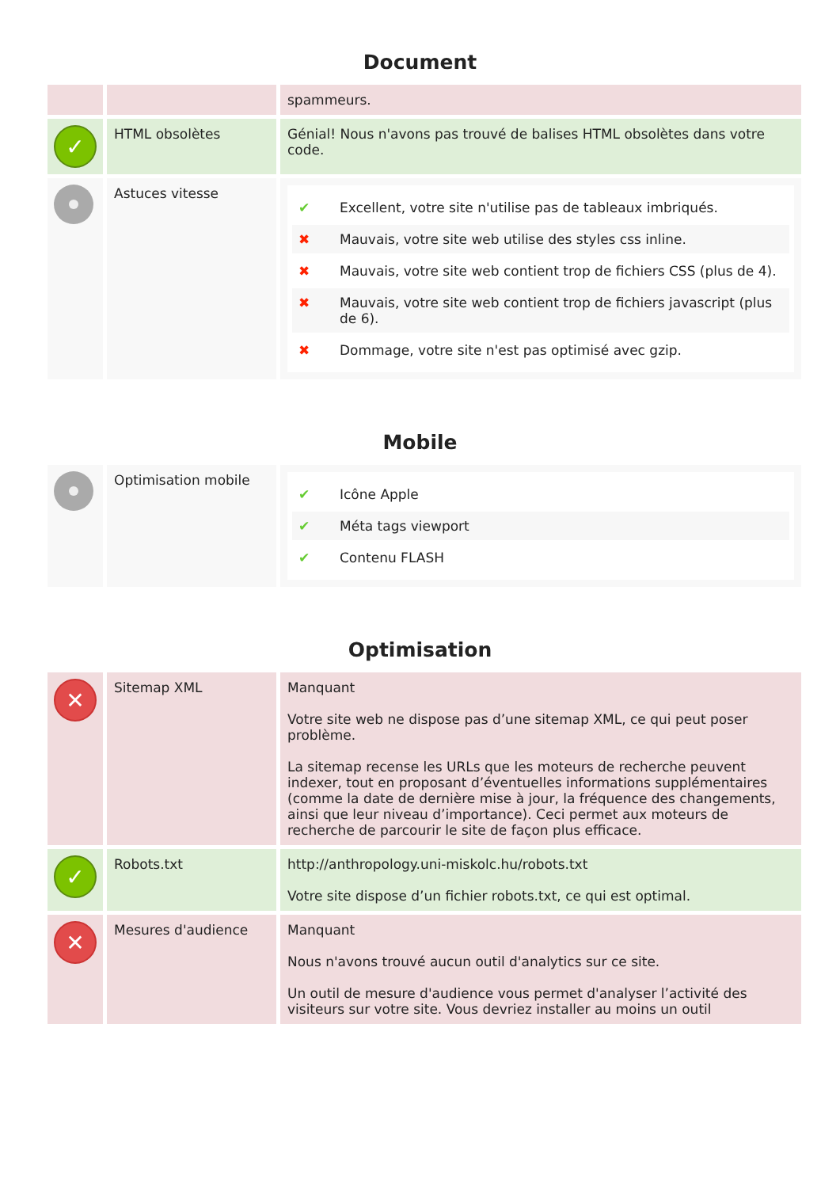Document
| | | spammeurs. |
| ✓ | HTML obsolètes | Génial! Nous n'avons pas trouvé de balises HTML obsolètes dans votre code. |
| | Astuces vitesse | ✔ Excellent, votre site n'utilise pas de tableaux imbriqués. ✖ Mauvais, votre site web utilise des styles css inline. ✖ Mauvais, votre site web contient trop de fichiers CSS (plus de 4). ✖ Mauvais, votre site web contient trop de fichiers javascript (plus de 6). ✖ Dommage, votre site n'est pas optimisé avec gzip. |
Mobile
| | Optimisation mobile | ✔ Icône Apple ✔ Méta tags viewport ✔ Contenu FLASH |
Optimisation
| ✕ | Sitemap XML | Manquant Votre site web ne dispose pas d’une sitemap XML, ce qui peut poser problème. La sitemap recense les URLs que les moteurs de recherche peuvent indexer, tout en proposant d’éventuelles informations supplémentaires (comme la date de dernière mise à jour, la fréquence des changements, ainsi que leur niveau d’importance). Ceci permet aux moteurs de recherche de parcourir le site de façon plus efficace. |
| ✓ | Robots.txt | http://anthropology.uni-miskolc.hu/robots.txt Votre site dispose d’un fichier robots.txt, ce qui est optimal. |
| ✕ | Mesures d'audience | Manquant Nous n'avons trouvé aucun outil d'analytics sur ce site. Un outil de mesure d'audience vous permet d'analyser l’activité des visiteurs sur votre site. Vous devriez installer au moins un outil |